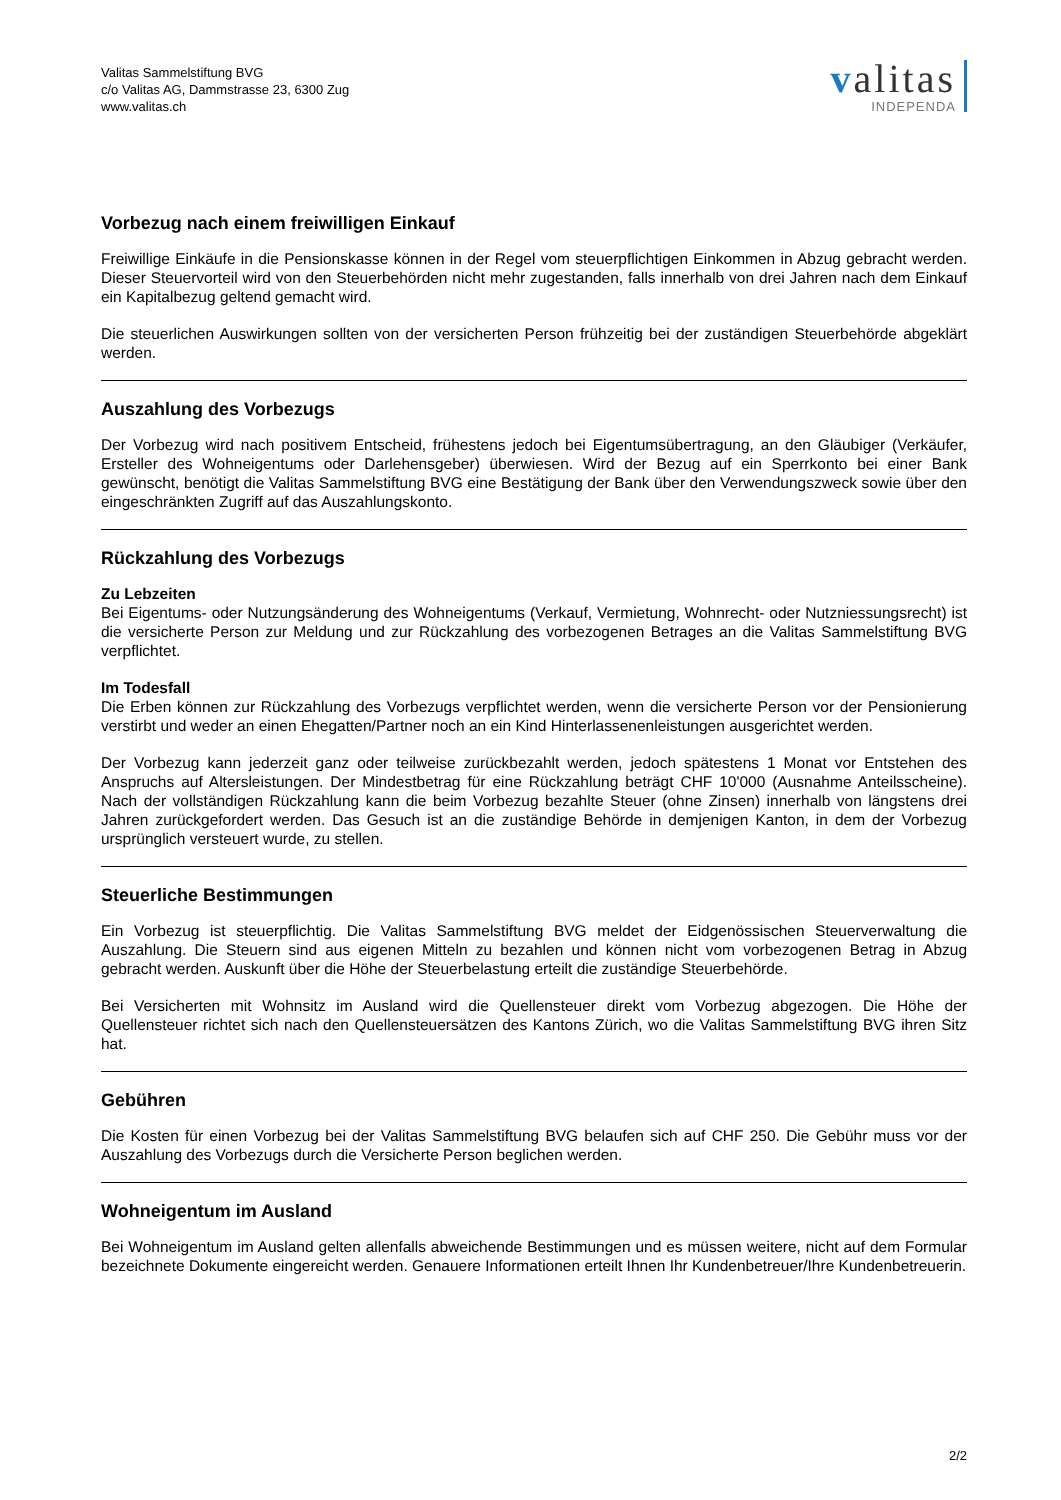Valitas Sammelstiftung BVG
c/o Valitas AG, Dammstrasse 23, 6300 Zug
www.valitas.ch
valitas
INDEPENDA
Vorbezug nach einem freiwilligen Einkauf
Freiwillige Einkäufe in die Pensionskasse können in der Regel vom steuerpflichtigen Einkommen in Abzug gebracht werden. Dieser Steuervorteil wird von den Steuerbehörden nicht mehr zugestanden, falls innerhalb von drei Jahren nach dem Einkauf ein Kapitalbezug geltend gemacht wird.
Die steuerlichen Auswirkungen sollten von der versicherten Person frühzeitig bei der zuständigen Steuerbehörde abgeklärt werden.
Auszahlung des Vorbezugs
Der Vorbezug wird nach positivem Entscheid, frühestens jedoch bei Eigentumsübertragung, an den Gläubiger (Verkäufer, Ersteller des Wohneigentums oder Darlehensgeber) überwiesen. Wird der Bezug auf ein Sperrkonto bei einer Bank gewünscht, benötigt die Valitas Sammelstiftung BVG eine Bestätigung der Bank über den Verwendungszweck sowie über den eingeschränkten Zugriff auf das Auszahlungskonto.
Rückzahlung des Vorbezugs
Zu Lebzeiten
Bei Eigentums- oder Nutzungsänderung des Wohneigentums (Verkauf, Vermietung, Wohnrecht- oder Nutzniessungsrecht) ist die versicherte Person zur Meldung und zur Rückzahlung des vorbezogenen Betrages an die Valitas Sammelstiftung BVG verpflichtet.
Im Todesfall
Die Erben können zur Rückzahlung des Vorbezugs verpflichtet werden, wenn die versicherte Person vor der Pensionierung verstirbt und weder an einen Ehegatten/Partner noch an ein Kind Hinterlassenenleistungen ausgerichtet werden.
Der Vorbezug kann jederzeit ganz oder teilweise zurückbezahlt werden, jedoch spätestens 1 Monat vor Entstehen des Anspruchs auf Altersleistungen. Der Mindestbetrag für eine Rückzahlung beträgt CHF 10'000 (Ausnahme Anteilsscheine). Nach der vollständigen Rückzahlung kann die beim Vorbezug bezahlte Steuer (ohne Zinsen) innerhalb von längstens drei Jahren zurückgefordert werden. Das Gesuch ist an die zuständige Behörde in demjenigen Kanton, in dem der Vorbezug ursprünglich versteuert wurde, zu stellen.
Steuerliche Bestimmungen
Ein Vorbezug ist steuerpflichtig. Die Valitas Sammelstiftung BVG meldet der Eidgenössischen Steuerverwaltung die Auszahlung. Die Steuern sind aus eigenen Mitteln zu bezahlen und können nicht vom vorbezogenen Betrag in Abzug gebracht werden. Auskunft über die Höhe der Steuerbelastung erteilt die zuständige Steuerbehörde.
Bei Versicherten mit Wohnsitz im Ausland wird die Quellensteuer direkt vom Vorbezug abgezogen. Die Höhe der Quellensteuer richtet sich nach den Quellensteuersätzen des Kantons Zürich, wo die Valitas Sammelstiftung BVG ihren Sitz hat.
Gebühren
Die Kosten für einen Vorbezug bei der Valitas Sammelstiftung BVG belaufen sich auf CHF 250. Die Gebühr muss vor der Auszahlung des Vorbezugs durch die Versicherte Person beglichen werden.
Wohneigentum im Ausland
Bei Wohneigentum im Ausland gelten allenfalls abweichende Bestimmungen und es müssen weitere, nicht auf dem Formular bezeichnete Dokumente eingereicht werden. Genauere Informationen erteilt Ihnen Ihr Kundenbetreuer/Ihre Kundenbetreuerin.
2/2